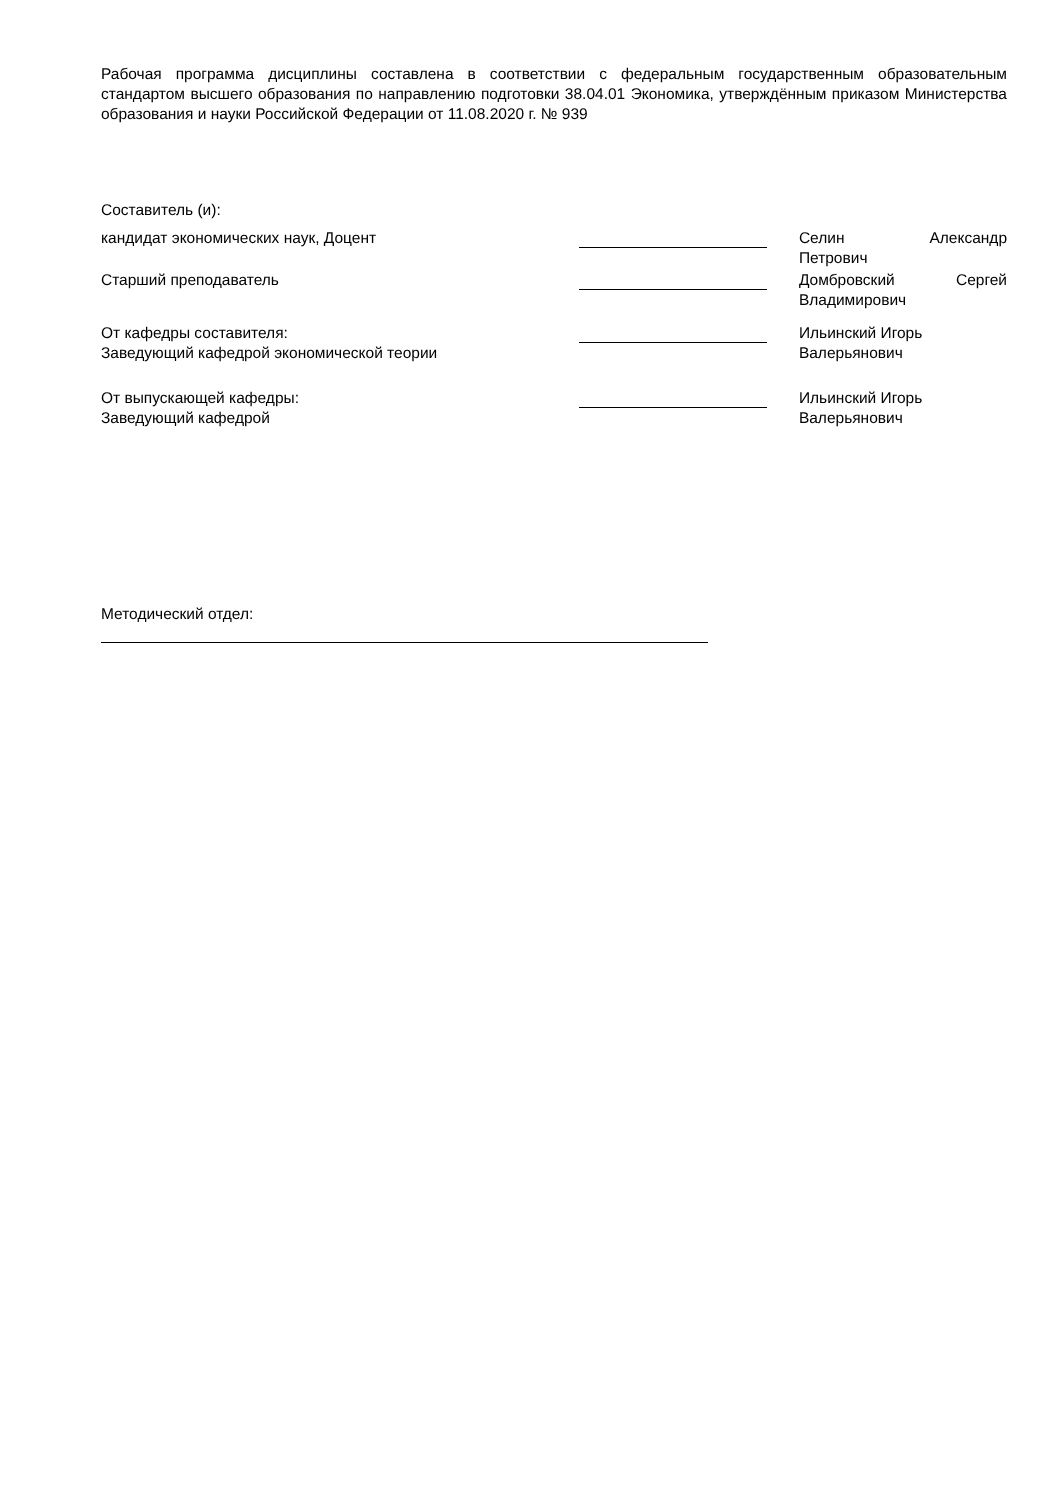Рабочая программа дисциплины составлена в соответствии с федеральным государственным образовательным стандартом высшего образования по направлению подготовки 38.04.01 Экономика, утверждённым приказом Министерства образования и науки Российской Федерации от 11.08.2020 г. № 939
Составитель (и):
кандидат экономических наук, Доцент Селин Александр
Петрович
Старший преподаватель Домбровский Сергей
Владимирович
От кафедры составителя:
Заведующий кафедрой экономической теории
Ильинский Игорь
Валерьянович
От выпускающей кафедры:
Заведующий кафедрой
Ильинский Игорь
Валерьянович
Методический отдел: